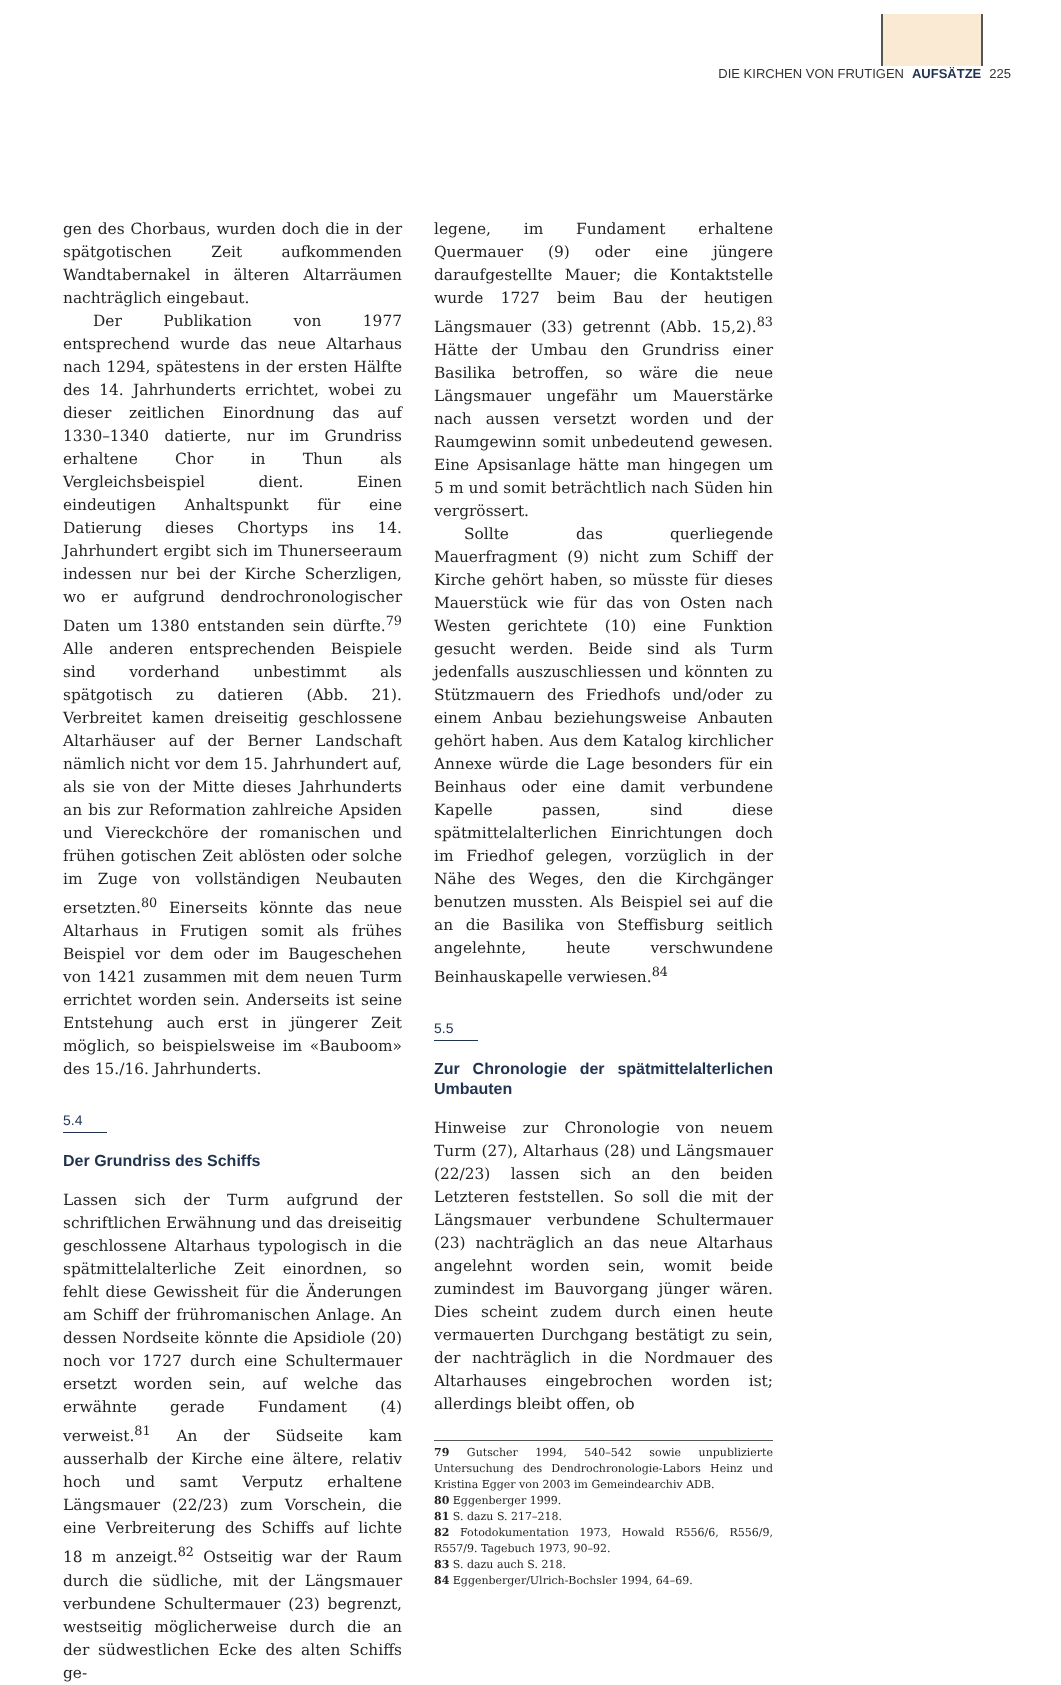DIE KIRCHEN VON FRUTIGEN AUFSÄTZE 225
gen des Chorbaus, wurden doch die in der spätgotischen Zeit aufkommenden Wandtabernakel in älteren Altarräumen nachträglich eingebaut.
Der Publikation von 1977 entsprechend wurde das neue Altarhaus nach 1294, spätestens in der ersten Hälfte des 14. Jahrhunderts errichtet, wobei zu dieser zeitlichen Einordnung das auf 1330–1340 datierte, nur im Grundriss erhaltene Chor in Thun als Vergleichsbeispiel dient. Einen eindeutigen Anhaltspunkt für eine Datierung dieses Chortyps ins 14. Jahrhundert ergibt sich im Thunerseeraum indessen nur bei der Kirche Scherzligen, wo er aufgrund dendrochronologischer Daten um 1380 entstanden sein dürfte.<sup>79</sup> Alle anderen entsprechenden Beispiele sind vorderhand unbestimmt als spätgotisch zu datieren (Abb. 21). Verbreitet kamen dreiseitig geschlossene Altarhäuser auf der Berner Landschaft nämlich nicht vor dem 15. Jahrhundert auf, als sie von der Mitte dieses Jahrhunderts an bis zur Reformation zahlreiche Apsiden und Viereckchöre der romanischen und frühen gotischen Zeit ablösten oder solche im Zuge von vollständigen Neubauten ersetzten.<sup>80</sup> Einerseits könnte das neue Altarhaus in Frutigen somit als frühes Beispiel vor dem oder im Baugeschehen von 1421 zusammen mit dem neuen Turm errichtet worden sein. Anderseits ist seine Entstehung auch erst in jüngerer Zeit möglich, so beispielsweise im «Bauboom» des 15./16. Jahrhunderts.
5.4
Der Grundriss des Schiffs
Lassen sich der Turm aufgrund der schriftlichen Erwähnung und das dreiseitig geschlossene Altarhaus typologisch in die spätmittelalterliche Zeit einordnen, so fehlt diese Gewissheit für die Änderungen am Schiff der frühromanischen Anlage. An dessen Nordseite könnte die Apsidiole (20) noch vor 1727 durch eine Schultermauer ersetzt worden sein, auf welche das erwähnte gerade Fundament (4) verweist.<sup>81</sup> An der Südseite kam ausserhalb der Kirche eine ältere, relativ hoch und samt Verputz erhaltene Längsmauer (22/23) zum Vorschein, die eine Verbreiterung des Schiffs auf lichte 18 m anzeigt.<sup>82</sup> Ostseitig war der Raum durch die südliche, mit der Längsmauer verbundene Schultermauer (23) begrenzt, westseitig möglicherweise durch die an der südwestlichen Ecke des alten Schiffs ge-
legene, im Fundament erhaltene Quermauer (9) oder eine jüngere daraufgestellte Mauer; die Kontaktstelle wurde 1727 beim Bau der heutigen Längsmauer (33) getrennt (Abb. 15,2).<sup>83</sup> Hätte der Umbau den Grundriss einer Basilika betroffen, so wäre die neue Längsmauer ungefähr um Mauerstärke nach aussen versetzt worden und der Raumgewinn somit unbedeutend gewesen. Eine Apsisanlage hätte man hingegen um 5 m und somit beträchtlich nach Süden hin vergrössert.
Sollte das querliegende Mauerfragment (9) nicht zum Schiff der Kirche gehört haben, so müsste für dieses Mauerstück wie für das von Osten nach Westen gerichtete (10) eine Funktion gesucht werden. Beide sind als Turm jedenfalls auszuschliessen und könnten zu Stützmauern des Friedhofs und/oder zu einem Anbau beziehungsweise Anbauten gehört haben. Aus dem Katalog kirchlicher Annexe würde die Lage besonders für ein Beinhaus oder eine damit verbundene Kapelle passen, sind diese spätmittelalterlichen Einrichtungen doch im Friedhof gelegen, vorzüglich in der Nähe des Weges, den die Kirchgänger benutzen mussten. Als Beispiel sei auf die an die Basilika von Steffisburg seitlich angelehnte, heute verschwundene Beinhauskapelle verwiesen.<sup>84</sup>
5.5
Zur Chronologie der spätmittelalterlichen Umbauten
Hinweise zur Chronologie von neuem Turm (27), Altarhaus (28) und Längsmauer (22/23) lassen sich an den beiden Letzteren feststellen. So soll die mit der Längsmauer verbundene Schultermauer (23) nachträglich an das neue Altarhaus angelehnt worden sein, womit beide zumindest im Bauvorgang jünger wären. Dies scheint zudem durch einen heute vermauerten Durchgang bestätigt zu sein, der nachträglich in die Nordmauer des Altarhauses eingebrochen worden ist; allerdings bleibt offen, ob
79 Gutscher 1994, 540–542 sowie unpublizierte Untersuchung des Dendrochronologie-Labors Heinz und Kristina Egger von 2003 im Gemeindearchiv ADB.
80 Eggenberger 1999.
81 S. dazu S. 217–218.
82 Fotodokumentation 1973, Howald R556/6, R556/9, R557/9. Tagebuch 1973, 90–92.
83 S. dazu auch S. 218.
84 Eggenberger/Ulrich-Bochsler 1994, 64–69.